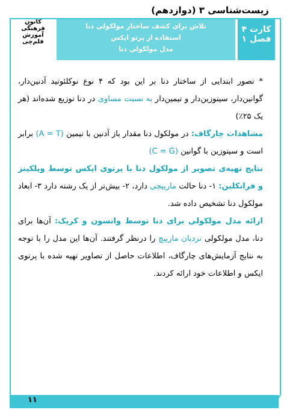زیست‌شناسی ۳ (دوازدهم)
کارت ۴
فصل ۱
تلاش برای کشف ساختار مولکولی دنا
استفاده از پرتو ایکس
مدل مولکولی دنا
کانون
فرهنگی
آموزش
قلم‌چی
* تصور ابتدایی از ساختار دنا بر این بود که ۴ نوع نوکلئوتید آدنین‌دار، گوانین‌دار، سیتوزین‌دار و تیمین‌دار به نسبت مساوی در دنا توزیع شده‌اند (هر یک ۲۵٪)
مشاهدات چارگاف: در مولکول دنا مقدار باز آدنین با تیمین (A = T) برابر است و سیتوزین با گوانین (C = G)
نتایج تهیه‌ی تصویر از مولکول دنا با پرتوی ایکس توسط ویلکینز و فرانکلین: ۱- دنا حالت مارپیچی دارد، ۲- بیش‌تر از یک رشته دارد ۳- ابعاد مولکول دنا تشخیص داده شد.
ارائه مدل مولکولی برای دنا توسط واتسون و کریک: آن‌ها برای دنا، مدل مولکولی نردبان مارپیچ را درنظر گرفتند. آن‌ها این مدل را با توجه به نتایج آزمایش‌های چارگاف، اطلاعات حاصل از تصاویر تهیه شده با پرتوی ایکس و اطلاعات خود ارائه کردند.
۱۱